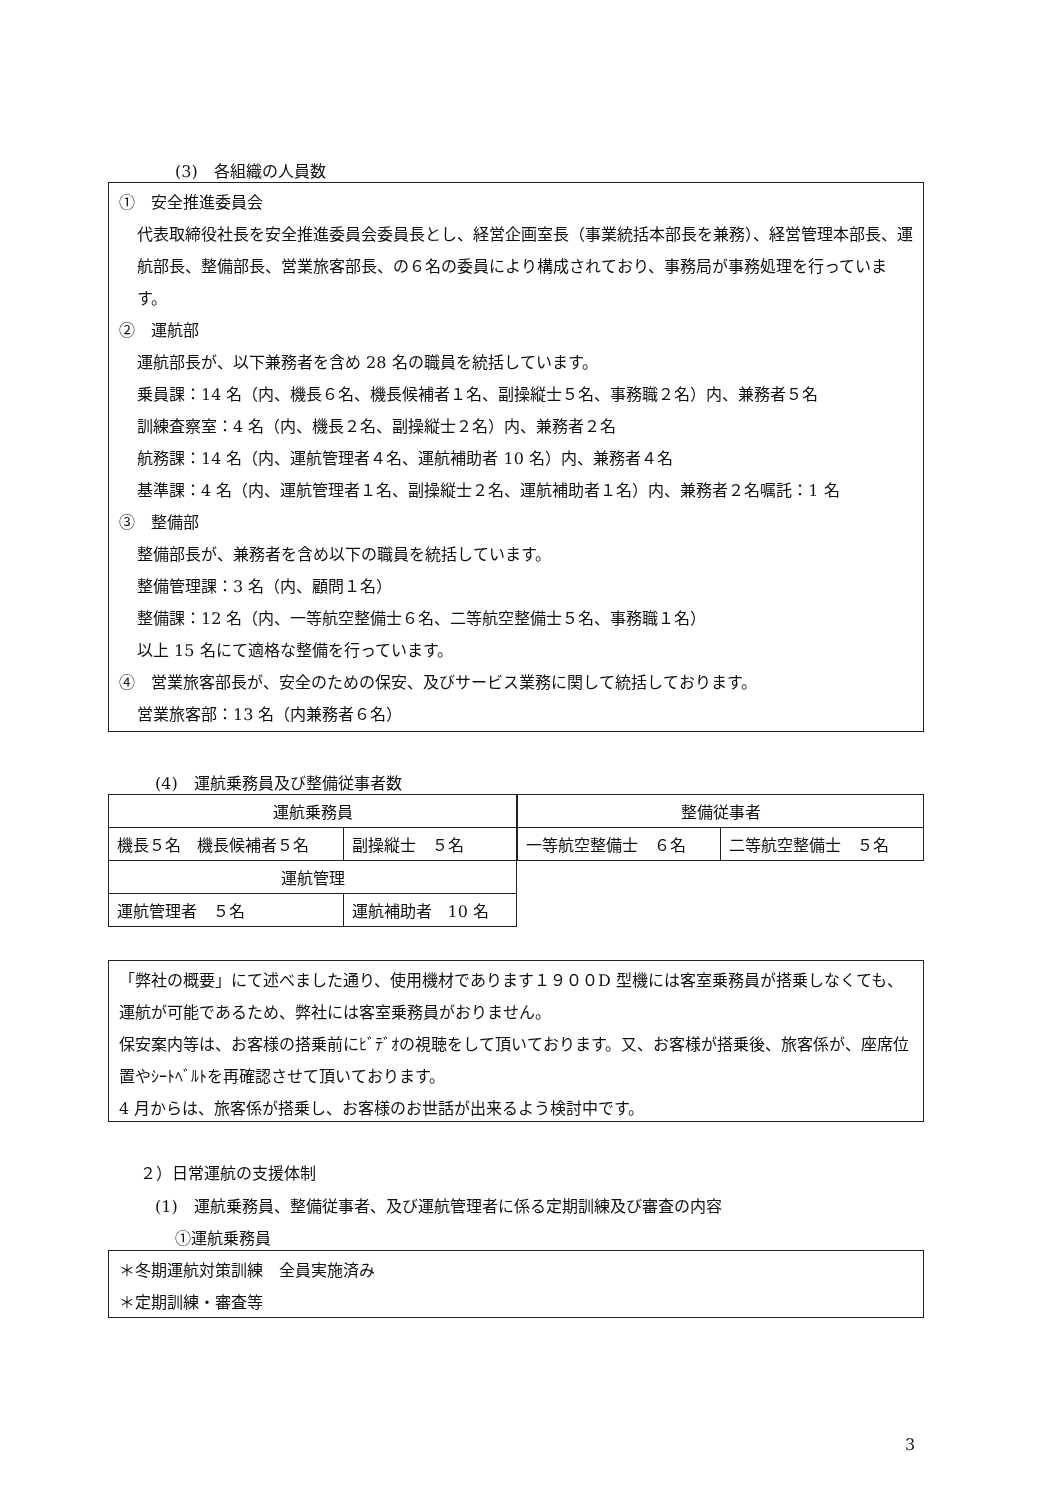(3)　各組織の人員数
①　安全推進委員会
代表取締役社長を安全推進委員会委員長とし、経営企画室長（事業統括本部長を兼務）、経営管理本部長、運航部長、整備部長、営業旅客部長、の６名の委員により構成されており、事務局が事務処理を行っています。
②　運航部
運航部長が、以下兼務者を含め 28 名の職員を統括しています。
乗員課：14 名（内、機長６名、機長候補者１名、副操縦士５名、事務職２名）内、兼務者５名
訓練査察室：4 名（内、機長２名、副操縦士２名）内、兼務者２名
航務課：14 名（内、運航管理者４名、運航補助者 10 名）内、兼務者４名
基準課：4 名（内、運航管理者１名、副操縦士２名、運航補助者１名）内、兼務者２名嘱託：1 名
③　整備部
整備部長が、兼務者を含め以下の職員を統括しています。
整備管理課：3 名（内、顧問１名）
整備課：12 名（内、一等航空整備士６名、二等航空整備士５名、事務職１名）
以上 15 名にて適格な整備を行っています。
④　営業旅客部長が、安全のための保安、及びサービス業務に関して統括しております。
営業旅客部：13 名（内兼務者６名）
(4)　運航乗務員及び整備従事者数
| 運航乗務員 | |
| 機長５名 機長候補者５名 | 副操縦士 ５名 |
| 運航管理 | |
| 運航管理者 ５名 | 運航補助者 10 名 |
| 整備従事者 | |
| 一等航空整備士 ６名 | 二等航空整備士 ５名 |
「弊社の概要」にて述べました通り、使用機材であります１９００D 型機には客室乗務員が搭乗しなくても、運航が可能であるため、弊社には客室乗務員がおりません。
保安案内等は、お客様の搭乗前にﾋﾞﾃﾞｵの視聴をして頂いております。又、お客様が搭乗後、旅客係が、座席位置やｼｰﾄﾍﾞﾙﾄを再確認させて頂いております。
4 月からは、旅客係が搭乗し、お客様のお世話が出来るよう検討中です。
２）日常運航の支援体制
(1)　運航乗務員、整備従事者、及び運航管理者に係る定期訓練及び審査の内容
①運航乗務員
＊冬期運航対策訓練　全員実施済み
＊定期訓練・審査等
3